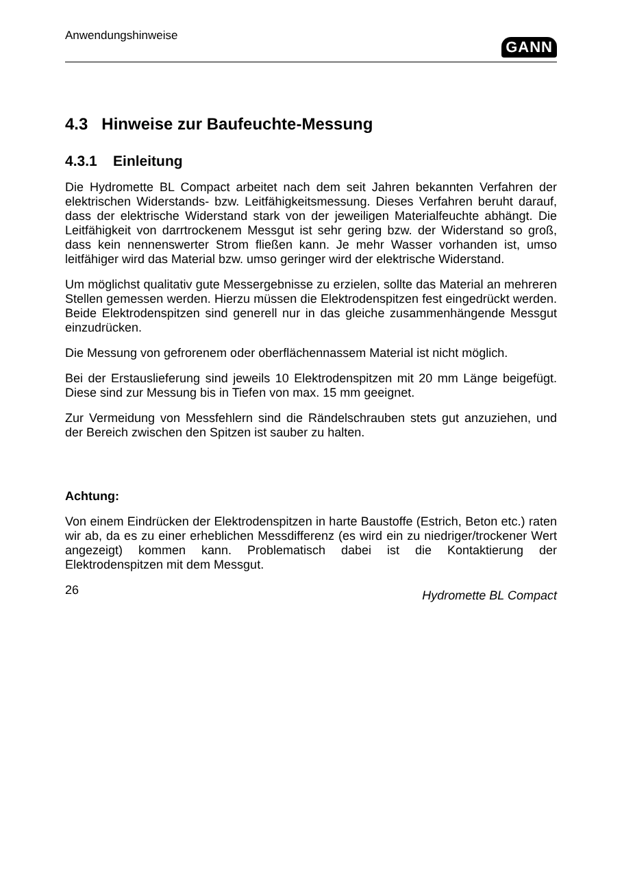Anwendungshinweise GANN
4.3 Hinweise zur Baufeuchte-Messung
4.3.1 Einleitung
Die Hydromette BL Compact arbeitet nach dem seit Jahren bekannten Verfahren der elektrischen Widerstands- bzw. Leitfähigkeitsmessung. Dieses Verfahren beruht darauf, dass der elektrische Widerstand stark von der jeweiligen Materialfeuchte abhängt. Die Leitfähigkeit von darrtrockenem Messgut ist sehr gering bzw. der Widerstand so groß, dass kein nennenswerter Strom fließen kann. Je mehr Wasser vorhanden ist, umso leitfähiger wird das Material bzw. umso geringer wird der elektrische Widerstand.
Um möglichst qualitativ gute Messergebnisse zu erzielen, sollte das Material an mehreren Stellen gemessen werden. Hierzu müssen die Elektrodenspitzen fest eingedrückt werden. Beide Elektrodenspitzen sind generell nur in das gleiche zusammenhängende Messgut einzudrücken.
Die Messung von gefrorenem oder oberflächennassem Material ist nicht möglich.
Bei der Erstauslieferung sind jeweils 10 Elektrodenspitzen mit 20 mm Länge beigefügt. Diese sind zur Messung bis in Tiefen von max. 15 mm geeignet.
Zur Vermeidung von Messfehlern sind die Rändelschrauben stets gut anzuziehen, und der Bereich zwischen den Spitzen ist sauber zu halten.
Achtung:
Von einem Eindrücken der Elektrodenspitzen in harte Baustoffe (Estrich, Beton etc.) raten wir ab, da es zu einer erheblichen Messdifferenz (es wird ein zu niedriger/trockener Wert angezeigt) kommen kann. Problematisch dabei ist die Kontaktierung der Elektrodenspitzen mit dem Messgut.
26 Hydromette BL Compact